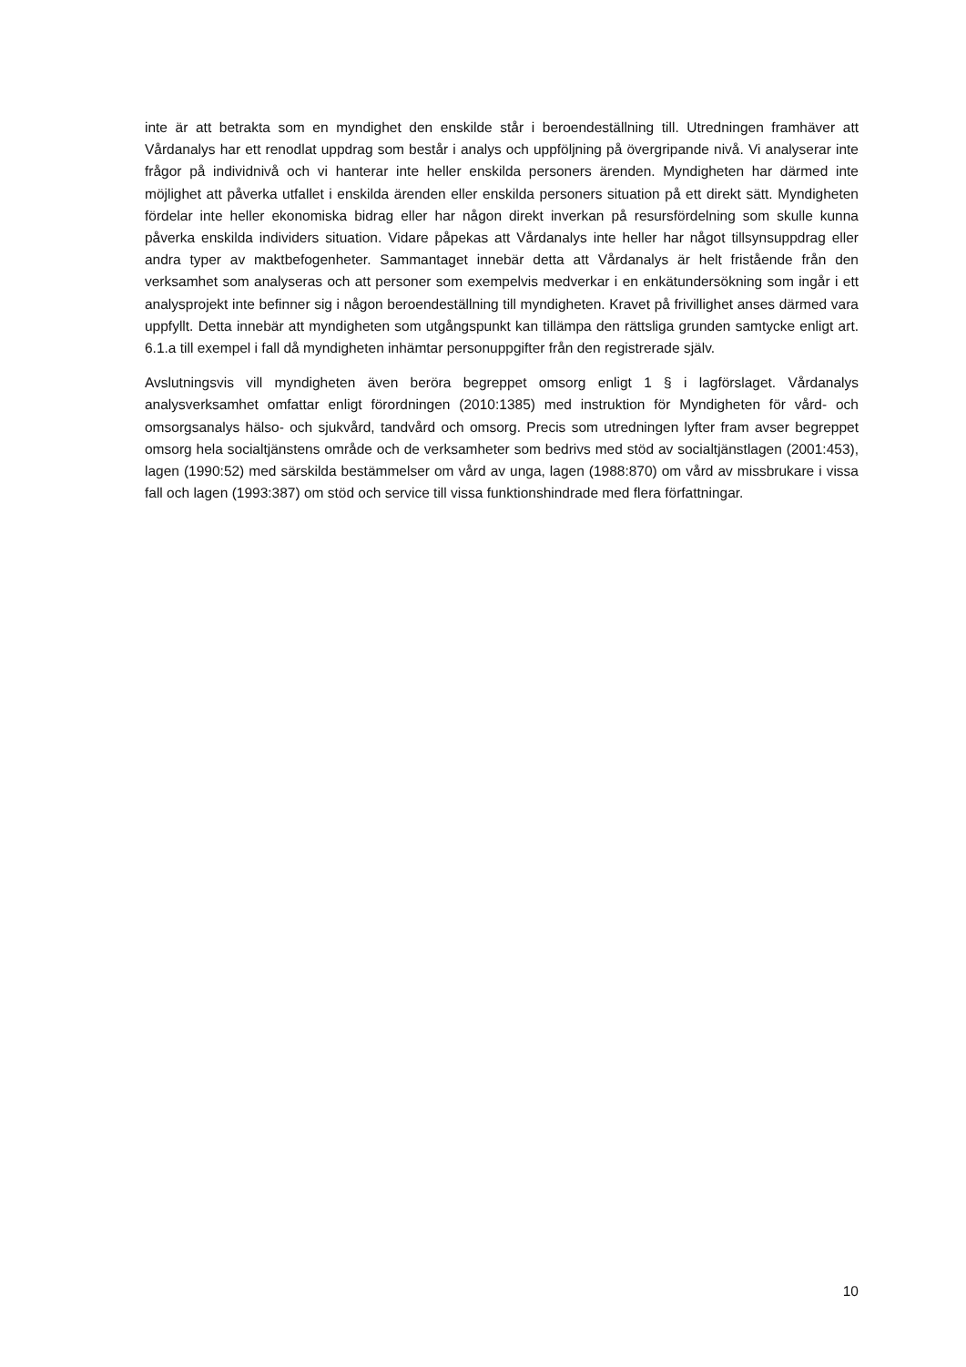inte är att betrakta som en myndighet den enskilde står i beroendeställning till. Utredningen framhäver att Vårdanalys har ett renodlat uppdrag som består i analys och uppföljning på övergripande nivå. Vi analyserar inte frågor på individnivå och vi hanterar inte heller enskilda personers ärenden. Myndigheten har därmed inte möjlighet att påverka utfallet i enskilda ärenden eller enskilda personers situation på ett direkt sätt. Myndigheten fördelar inte heller ekonomiska bidrag eller har någon direkt inverkan på resursfördelning som skulle kunna påverka enskilda individers situation. Vidare påpekas att Vårdanalys inte heller har något tillsynsuppdrag eller andra typer av maktbefogenheter. Sammantaget innebär detta att Vårdanalys är helt fristående från den verksamhet som analyseras och att personer som exempelvis medverkar i en enkätundersökning som ingår i ett analysprojekt inte befinner sig i någon beroendeställning till myndigheten. Kravet på frivillighet anses därmed vara uppfyllt. Detta innebär att myndigheten som utgångspunkt kan tillämpa den rättsliga grunden samtycke enligt art. 6.1.a till exempel i fall då myndigheten inhämtar personuppgifter från den registrerade själv.
Avslutningsvis vill myndigheten även beröra begreppet omsorg enligt 1 § i lagförslaget. Vårdanalys analysverksamhet omfattar enligt förordningen (2010:1385) med instruktion för Myndigheten för vård- och omsorgsanalys hälso- och sjukvård, tandvård och omsorg. Precis som utredningen lyfter fram avser begreppet omsorg hela socialtjänstens område och de verksamheter som bedrivs med stöd av socialtjänstlagen (2001:453), lagen (1990:52) med särskilda bestämmelser om vård av unga, lagen (1988:870) om vård av missbrukare i vissa fall och lagen (1993:387) om stöd och service till vissa funktionshindrade med flera författningar.
10